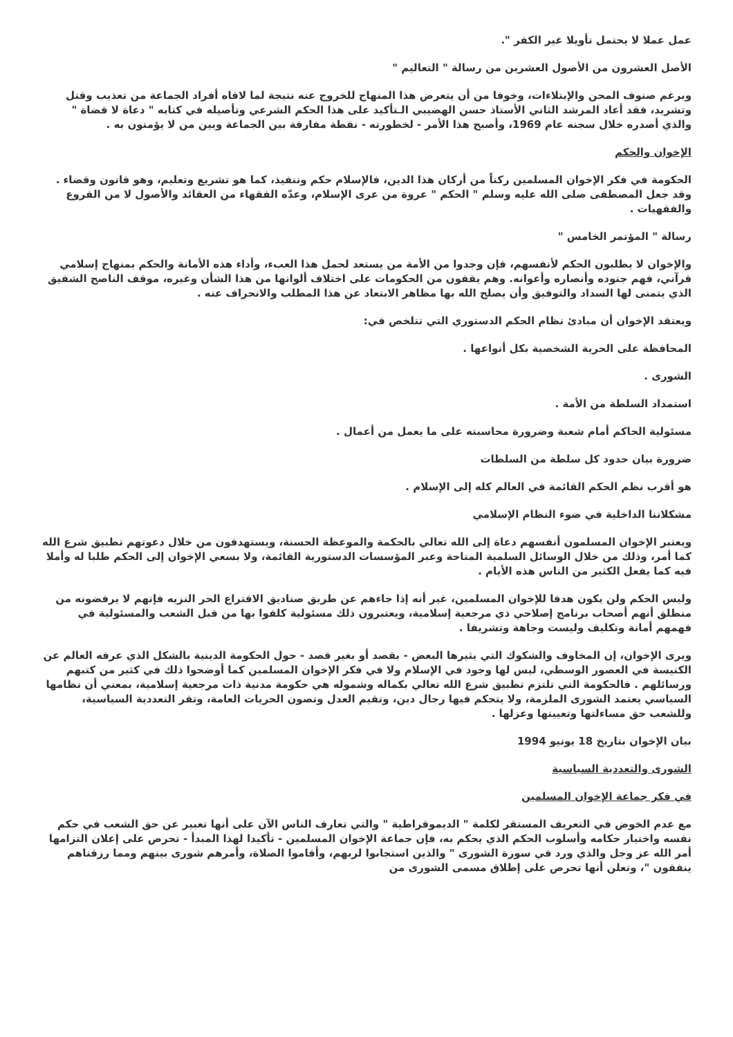عمل عملا لا يحتمل تأويلا غير الكفر ".
الأصل العشرون من الأصول العشرين من رسالة " التعاليم "
وبرغم صنوف المحن والإبتلاءات، وخوفا من أن يتعرض هذا المنهاج للخروج عنه نتيجة لما لاقاه أفراد الجماعة من تعذيب وقتل وتشريد، فقد أعاد المرشد الثاني الأستاذ حسن الهضيبي الـتأكيد على هذا الحكم الشرعي وتأصيله في كتابه " دعاة لا قضاة " والذي أصدره خلال سجنه عام 1969، وأصبح هذا الأمر - لخطورته - نقطة مفارقة بين الجماعة وبين من لا يؤمنون به .
الإخوان والحكم
الحكومة في فكر الإخوان المسلمين ركناً من أركان هذا الدين، فالإسلام حكم وتنفيذ، كما هو تشريع وتعليم، وهو قانون وقضاء . وقد جعل المصطفى صلى الله عليه وسلم " الحكم " عروة من عرى الإسلام، وعدّه الفقهاء من العقائد والأصول لا من الفروع والفقهيات .
رسالة " المؤتمر الخامس "
والإخوان لا يطلبون الحكم لأنفسهم، فإن وجدوا من الأمة من يستعد لحمل هذا العبء، وأداء هذه الأمانة والحكم بمنهاج إسلامي قرآني، فهم جنوده وأنصاره وأعوانه. وهم يقفون من الحكومات على اختلاف ألوانها من هذا الشأن وغيره، موقف الناصح الشفيق الذي يتمنى لها السداد والتوفيق وأن يصلح الله بها مظاهر الابتعاد عن هذا المطلب والانحراف عنه .
ويعتقد الإخوان أن مبادئ نظام الحكم الدستوري التي تتلخص في:
المحافظة على الحرية الشخصية بكل أنواعها .
الشورى .
استمداد السلطة من الأمة .
مسئولية الحاكم أمام شعبة وضرورة محاسبته على ما يعمل من أعمال .
ضرورة بيان حدود كل سلطة من السلطات
هو أقرب نظم الحكم القائمة في العالم كله إلى الإسلام .
مشكلاتنا الداخلية في ضوء النظام الإسلامي
ويعتبر الإخوان المسلمون أنفسهم دعاة إلى الله تعالي بالحكمة والموعظة الحسنة، ويستهدفون من خلال دعوتهم تطبيق شرع الله كما أمر، وذلك من خلال الوسائل السلمية المتاحة وعبر المؤسسات الدستورية القائمة، ولا بسعي الإخوان إلى الحكم طلبا له وأملا فيه كما يفعل الكثير من الناس هذه الأيام .
وليس الحكم ولن يكون هدفا للإخوان المسلمين، غير أنه إذا جاءهم عن طريق صناديق الاقتراع الحر النزيه فإنهم لا يرفضونه من منطلق أنهم أصحاب برنامج إصلاحي ذي مرجعية إسلامية، ويعتبرون ذلك مسئولية كلفوا بها من قبل الشعب والمسئولية في فهمهم أمانة وتكليف وليست وجاهة وتشريفا .
ويرى الإخوان، إن المخاوف والشكوك التي يثيرها البعض - بقصد أو بغير قصد - حول الحكومة الدينية بالشكل الذي عرفه العالم عن الكنيسة في العصور الوسطي، ليس لها وجود في الإسلام ولا في فكر الإخوان المسلمين كما أوضحوا ذلك في كثير من كتبهم ورسائلهم . فالحكومة التي تلتزم تطبيق شرع الله تعالي بكماله وشموله هي حكومة مدنية ذات مرجعية إسلامية، بمعني أن نظامها السياسي يعتمد الشورى الملزمة، ولا يتحكم فيها رجال دين، وتقيم العدل وتصون الحريات العامة، وتقر التعددية السياسية، وللشعب حق مساءلتها وتعيينها وعزلها .
بيان الإخوان بتاريخ 18 يونيو 1994
الشورى والتعددية السياسية
في فكر جماعة الإخوان المسلمين
مع عدم الخوض في التعريف المستقر لكلمة " الديموقراطية " والتي تعارف الناس الآن على أنها تعبير عن حق الشعب في حكم نفسه واختيار حكامه وأسلوب الحكم الذي يحكم به، فإن جماعة الإخوان المسلمين - تأكيدا لهذا المبدأ - تحرص على إعلان التزامها أمر الله عز وجل والذي ورد في سورة الشورى " والذين استجابوا لربهم، وأقاموا الصلاة، وأمرهم شورى بينهم ومما رزقناهم ينفقون "، وتعلن أنها تحرص على إطلاق مسمى الشورى من